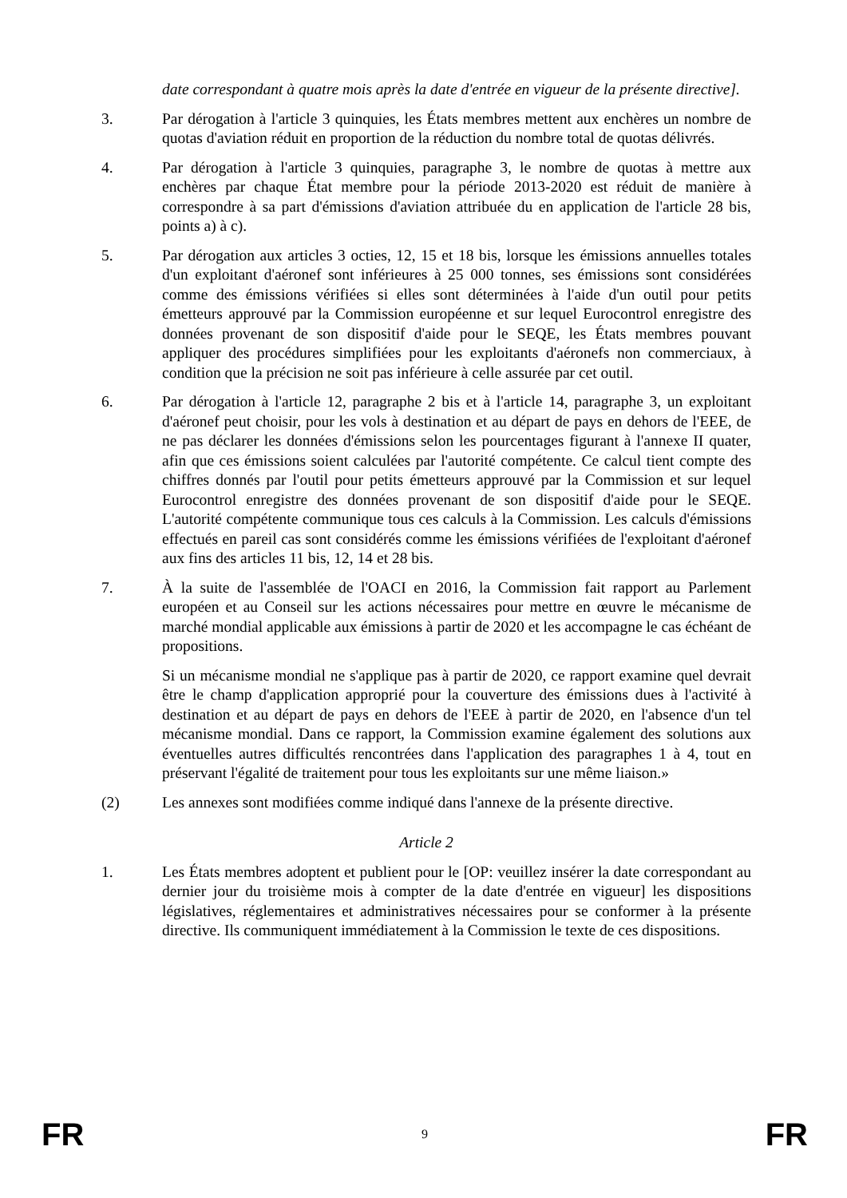date correspondant à quatre mois après la date d'entrée en vigueur de la présente directive].
3. Par dérogation à l'article 3 quinquies, les États membres mettent aux enchères un nombre de quotas d'aviation réduit en proportion de la réduction du nombre total de quotas délivrés.
4. Par dérogation à l'article 3 quinquies, paragraphe 3, le nombre de quotas à mettre aux enchères par chaque État membre pour la période 2013-2020 est réduit de manière à correspondre à sa part d'émissions d'aviation attribuée du en application de l'article 28 bis, points a) à c).
5. Par dérogation aux articles 3 octies, 12, 15 et 18 bis, lorsque les émissions annuelles totales d'un exploitant d'aéronef sont inférieures à 25 000 tonnes, ses émissions sont considérées comme des émissions vérifiées si elles sont déterminées à l'aide d'un outil pour petits émetteurs approuvé par la Commission européenne et sur lequel Eurocontrol enregistre des données provenant de son dispositif d'aide pour le SEQE, les États membres pouvant appliquer des procédures simplifiées pour les exploitants d'aéronefs non commerciaux, à condition que la précision ne soit pas inférieure à celle assurée par cet outil.
6. Par dérogation à l'article 12, paragraphe 2 bis et à l'article 14, paragraphe 3, un exploitant d'aéronef peut choisir, pour les vols à destination et au départ de pays en dehors de l'EEE, de ne pas déclarer les données d'émissions selon les pourcentages figurant à l'annexe II quater, afin que ces émissions soient calculées par l'autorité compétente. Ce calcul tient compte des chiffres donnés par l'outil pour petits émetteurs approuvé par la Commission et sur lequel Eurocontrol enregistre des données provenant de son dispositif d'aide pour le SEQE. L'autorité compétente communique tous ces calculs à la Commission. Les calculs d'émissions effectués en pareil cas sont considérés comme les émissions vérifiées de l'exploitant d'aéronef aux fins des articles 11 bis, 12, 14 et 28 bis.
7. À la suite de l'assemblée de l'OACI en 2016, la Commission fait rapport au Parlement européen et au Conseil sur les actions nécessaires pour mettre en œuvre le mécanisme de marché mondial applicable aux émissions à partir de 2020 et les accompagne le cas échéant de propositions.
Si un mécanisme mondial ne s'applique pas à partir de 2020, ce rapport examine quel devrait être le champ d'application approprié pour la couverture des émissions dues à l'activité à destination et au départ de pays en dehors de l'EEE à partir de 2020, en l'absence d'un tel mécanisme mondial. Dans ce rapport, la Commission examine également des solutions aux éventuelles autres difficultés rencontrées dans l'application des paragraphes 1 à 4, tout en préservant l'égalité de traitement pour tous les exploitants sur une même liaison.»
(2) Les annexes sont modifiées comme indiqué dans l'annexe de la présente directive.
Article 2
1. Les États membres adoptent et publient pour le [OP: veuillez insérer la date correspondant au dernier jour du troisième mois à compter de la date d'entrée en vigueur] les dispositions législatives, réglementaires et administratives nécessaires pour se conformer à la présente directive. Ils communiquent immédiatement à la Commission le texte de ces dispositions.
FR 9 FR